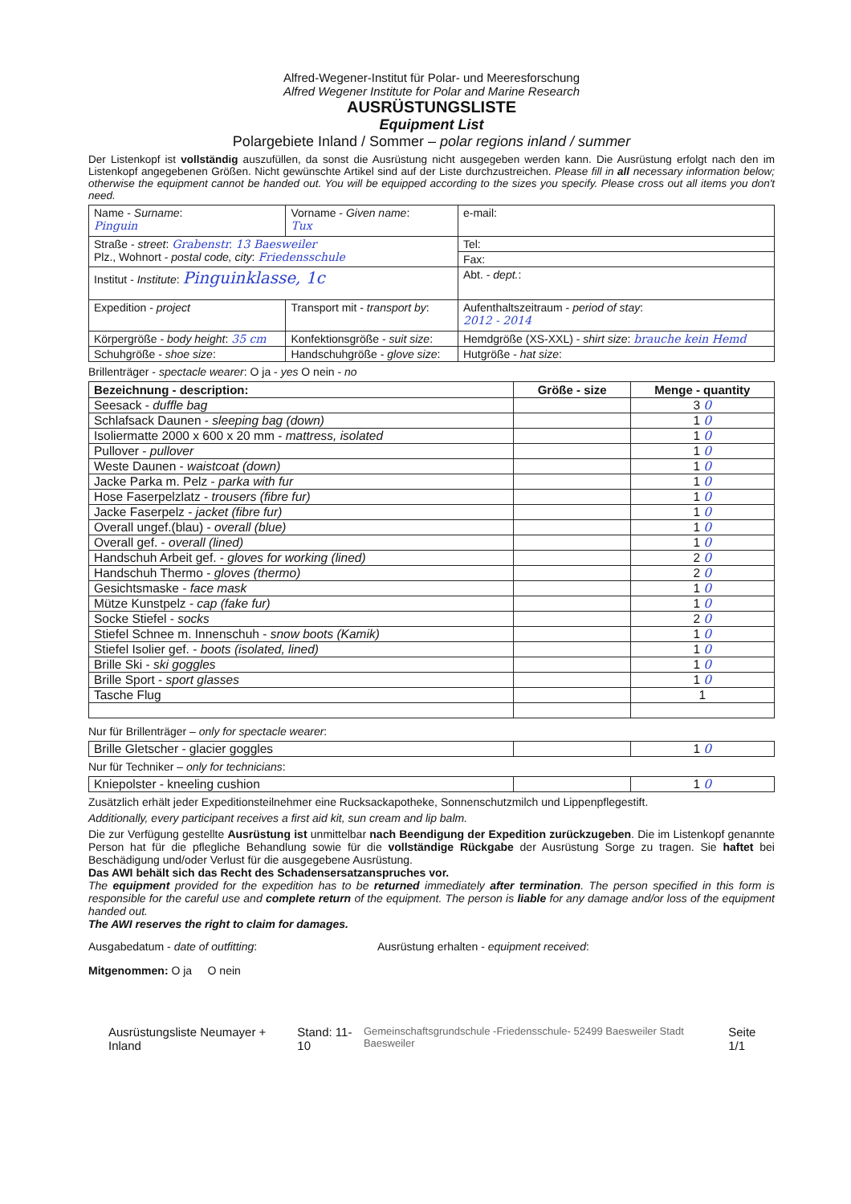Alfred-Wegener-Institut für Polar- und Meeresforschung
Alfred Wegener Institute for Polar and Marine Research
AUSRÜSTUNGSLISTE
Equipment List
Polargebiete Inland / Sommer – polar regions inland / summer
Der Listenkopf ist vollständig auszufüllen, da sonst die Ausrüstung nicht ausgegeben werden kann. Die Ausrüstung erfolgt nach den im Listenkopf angegebenen Größen. Nicht gewünschte Artikel sind auf der Liste durchzustreichen. Please fill in all necessary information below; otherwise the equipment cannot be handed out. You will be equipped according to the sizes you specify. Please cross out all items you don't need.
| Name - Surname : Pinguin | Vorname - Given name : Tux | e-mail: |
| Straße - street : Grabenstr. 13 Baesweiler Plz., Wohnort - postal code, city : Friedensschule | | Tel: |
| | | Fax: |
| Institut - Institute : Pinguinklasse, 1c | | Abt. - dept. : |
| Expedition - project | Transport mit - transport by : | Aufenthaltszeitraum - period of stay : 2012 - 2014 |
| Körpergröße - body height : 35 cm | Konfektionsgröße - suit size : | Hemdgröße (XS-XXL) - shirt size : brauche kein Hemd |
| Schuhgröße - shoe size : | Handschuhgröße - glove size : | Hutgröße - hat size : |
Brillenträger - spectacle wearer: O ja - yes O nein - no
| Bezeichnung - description: | Größe - size | Menge - quantity |
| --- | --- | --- |
| Seesack - duffle bag | | 3 0 |
| Schlafsack Daunen - sleeping bag (down) | | 1 0 |
| Isoliermatte 2000 x 600 x 20 mm - mattress, isolated | | 1 0 |
| Pullover - pullover | | 1 0 |
| Weste Daunen - waistcoat (down) | | 1 0 |
| Jacke Parka m. Pelz - parka with fur | | 1 0 |
| Hose Faserpelzlatz - trousers (fibre fur) | | 1 0 |
| Jacke Faserpelz - jacket (fibre fur) | | 1 0 |
| Overall ungef.(blau) - overall (blue) | | 1 0 |
| Overall gef. - overall (lined) | | 1 0 |
| Handschuh Arbeit gef. - gloves for working (lined) | | 2 0 |
| Handschuh Thermo - gloves (thermo) | | 2 0 |
| Gesichtsmaske - face mask | | 1 0 |
| Mütze Kunstpelz - cap (fake fur) | | 1 0 |
| Socke Stiefel - socks | | 2 0 |
| Stiefel Schnee m. Innenschuh - snow boots (Kamik) | | 1 0 |
| Stiefel Isolier gef. - boots (isolated, lined) | | 1 0 |
| Brille Ski - ski goggles | | 1 0 |
| Brille Sport - sport glasses | | 1 0 |
| Tasche Flug | | 1 |
Nur für Brillenträger – only for spectacle wearer:
| Brille Gletscher - glacier goggles | | 1 0 |
Nur für Techniker – only for technicians:
| Kniepolster - kneeling cushion | | 1 0 |
Zusätzlich erhält jeder Expeditionsteilnehmer eine Rucksackapotheke, Sonnenschutzmilch und Lippenpflegestift.
Additionally, every participant receives a first aid kit, sun cream and lip balm.
Die zur Verfügung gestellte Ausrüstung ist unmittelbar nach Beendigung der Expedition zurückzugeben. Die im Listenkopf genannte Person hat für die pflegliche Behandlung sowie für die vollständige Rückgabe der Ausrüstung Sorge zu tragen. Sie haftet bei Beschädigung und/oder Verlust für die ausgegebene Ausrüstung.
Das AWI behält sich das Recht des Schadensersatzanspruches vor.
The equipment provided for the expedition has to be returned immediately after termination. The person specified in this form is responsible for the careful use and complete return of the equipment. The person is liable for any damage and/or loss of the equipment handed out.
The AWI reserves the right to claim for damages.
Ausgabedatum - date of outfitting: Ausrüstung erhalten - equipment received:
Mitgenommen: O ja O nein
Ausrüstungsliste Neumayer + Inland Stand: 11-10 Gemeinschaftsgrundschule -Friedensschule- 52499 Baesweiler Stadt Baesweiler Seite 1/1